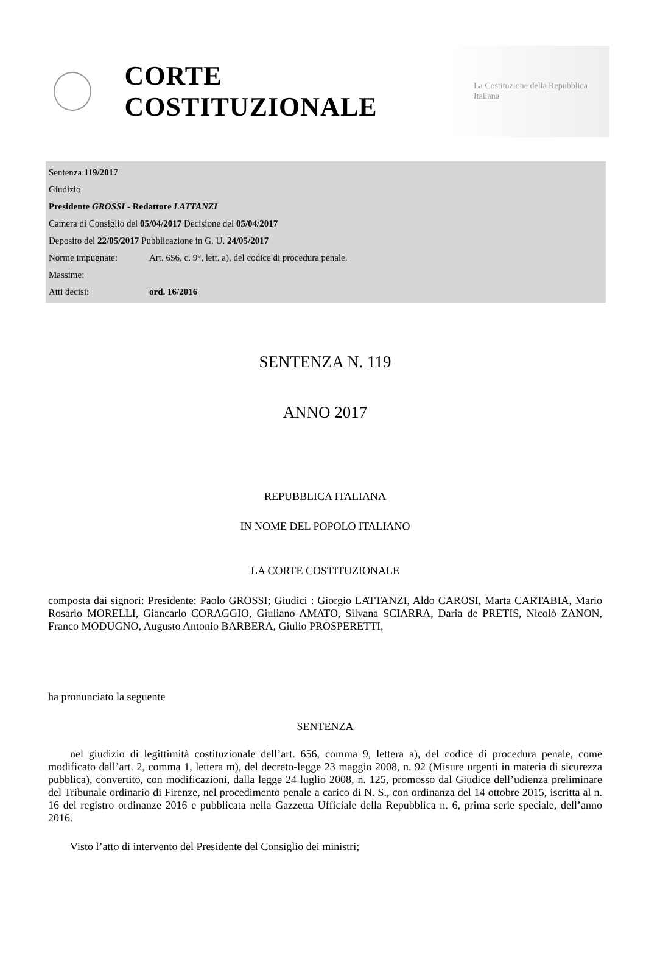CORTE COSTITUZIONALE
La Costituzione della Repubblica Italiana
| Sentenza 119/2017 | |
| Giudizio | |
| Presidente GROSSI - Redattore LATTANZI | |
| Camera di Consiglio del 05/04/2017 Decisione del 05/04/2017 | |
| Deposito del 22/05/2017 Pubblicazione in G. U. 24/05/2017 | |
| Norme impugnate: | Art. 656, c. 9°, lett. a), del codice di procedura penale. |
| Massime: | |
| Atti decisi: | ord. 16/2016 |
SENTENZA N. 119
ANNO 2017
REPUBBLICA ITALIANA
IN NOME DEL POPOLO ITALIANO
LA CORTE COSTITUZIONALE
composta dai signori: Presidente: Paolo GROSSI; Giudici : Giorgio LATTANZI, Aldo CAROSI, Marta CARTABIA, Mario Rosario MORELLI, Giancarlo CORAGGIO, Giuliano AMATO, Silvana SCIARRA, Daria de PRETIS, Nicolò ZANON, Franco MODUGNO, Augusto Antonio BARBERA, Giulio PROSPERETTI,
ha pronunciato la seguente
SENTENZA
nel giudizio di legittimità costituzionale dell’art. 656, comma 9, lettera a), del codice di procedura penale, come modificato dall’art. 2, comma 1, lettera m), del decreto-legge 23 maggio 2008, n. 92 (Misure urgenti in materia di sicurezza pubblica), convertito, con modificazioni, dalla legge 24 luglio 2008, n. 125, promosso dal Giudice dell’udienza preliminare del Tribunale ordinario di Firenze, nel procedimento penale a carico di N. S., con ordinanza del 14 ottobre 2015, iscritta al n. 16 del registro ordinanze 2016 e pubblicata nella Gazzetta Ufficiale della Repubblica n. 6, prima serie speciale, dell’anno 2016.
Visto l’atto di intervento del Presidente del Consiglio dei ministri;